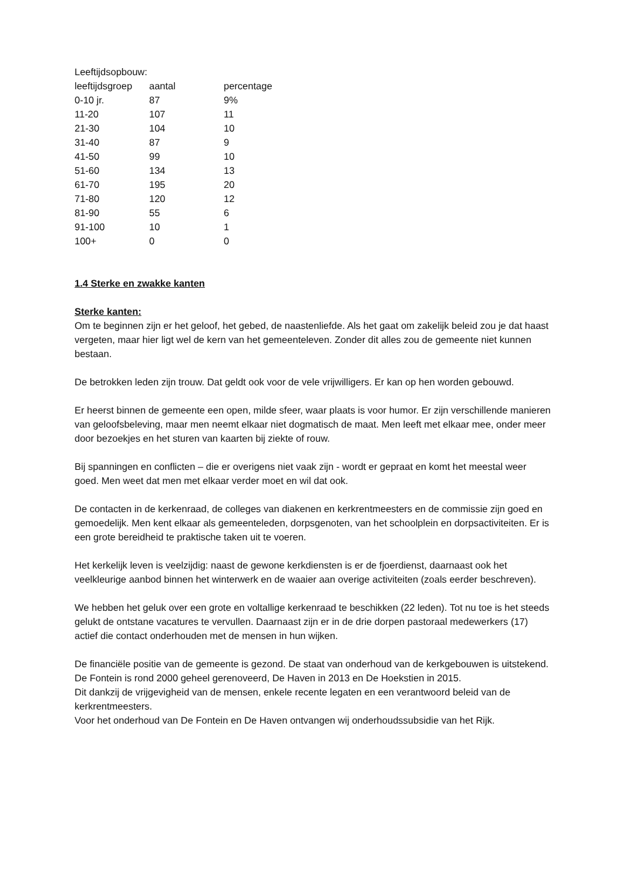Leeftijdsopbouw:
| leeftijdsgroep | aantal | percentage |
| 0-10 jr. | 87 | 9% |
| 11-20 | 107 | 11 |
| 21-30 | 104 | 10 |
| 31-40 | 87 | 9 |
| 41-50 | 99 | 10 |
| 51-60 | 134 | 13 |
| 61-70 | 195 | 20 |
| 71-80 | 120 | 12 |
| 81-90 | 55 | 6 |
| 91-100 | 10 | 1 |
| 100+ | 0 | 0 |
1.4 Sterke en zwakke kanten
Sterke kanten:
Om te beginnen zijn er het geloof, het gebed, de naastenliefde. Als het gaat om zakelijk beleid zou je dat haast vergeten, maar hier ligt wel de kern van het gemeenteleven. Zonder dit alles zou de gemeente niet kunnen bestaan.
De betrokken leden zijn trouw. Dat geldt ook voor de vele vrijwilligers. Er kan op hen worden gebouwd.
Er heerst binnen de gemeente een open, milde sfeer, waar plaats is voor humor. Er zijn verschillende manieren van geloofsbeleving, maar men neemt elkaar niet dogmatisch de maat. Men leeft met elkaar mee, onder meer door bezoekjes en het sturen van kaarten bij ziekte of rouw.
Bij spanningen en conflicten – die er overigens niet vaak zijn - wordt er gepraat en komt het meestal weer goed. Men weet dat men met elkaar verder moet en wil dat ook.
De contacten in de kerkenraad, de colleges van diakenen en kerkrentmeesters en de commissie zijn goed en gemoedelijk. Men kent elkaar als gemeenteleden, dorpsgenoten, van het schoolplein en dorpsactiviteiten. Er is een grote bereidheid te praktische taken uit te voeren.
Het kerkelijk leven is veelzijdig: naast de gewone kerkdiensten is er de fjoerdienst, daarnaast ook het veelkleurige aanbod binnen het winterwerk en de waaier aan overige activiteiten (zoals eerder beschreven).
We hebben het geluk over een grote en voltallige kerkenraad te beschikken (22 leden). Tot nu toe is het steeds gelukt de ontstane vacatures te vervullen. Daarnaast zijn er in de drie dorpen pastoraal medewerkers (17) actief die contact onderhouden met de mensen in hun wijken.
De financiële positie van de gemeente is gezond. De staat van onderhoud van de kerkgebouwen is uitstekend.
De Fontein is rond 2000 geheel gerenoveerd, De Haven in 2013 en De Hoekstien in 2015.
Dit dankzij de vrijgevigheid van de mensen, enkele recente legaten en een verantwoord beleid van de kerkrentmeesters.
Voor het onderhoud van De Fontein en De Haven ontvangen wij onderhoudssubsidie van het Rijk.